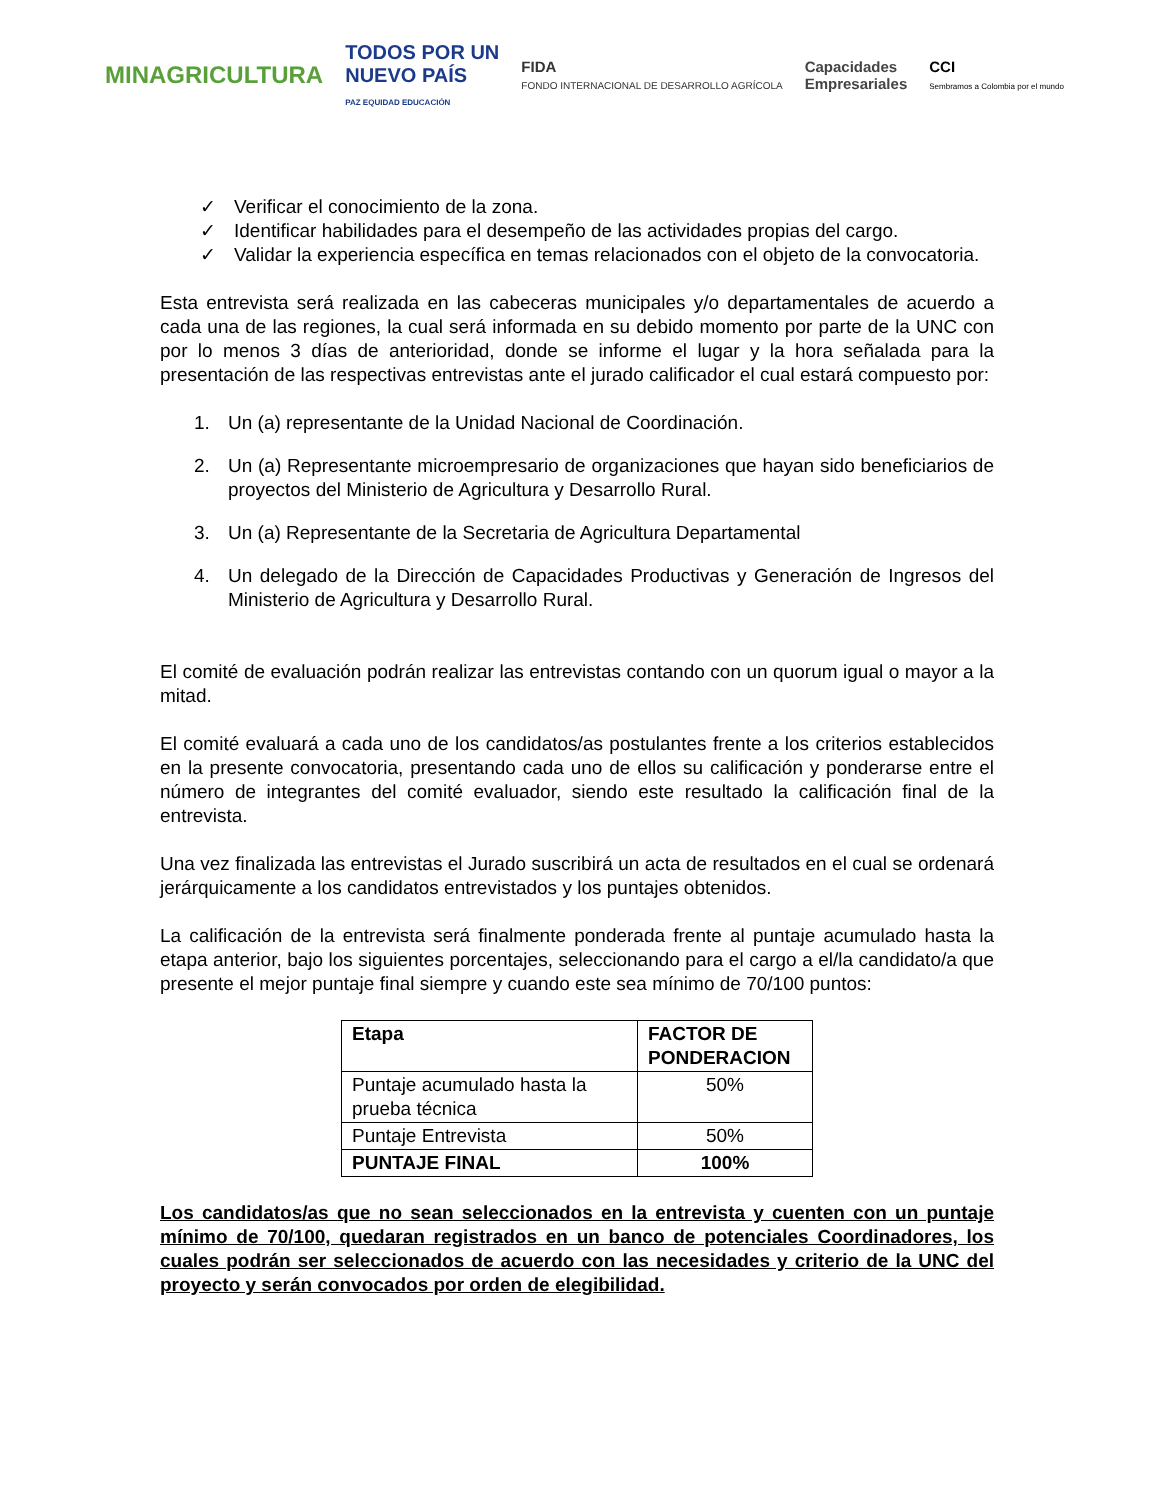MINAGRICULTURA
TODOS POR UN
NUEVO PAÍS
PAZ EQUIDAD EDUCACIÓN
FIDA
FONDO INTERNACIONAL DE DESARROLLO AGRÍCOLA
Capacidades
Empresariales
CCI
Sembramos a Colombia por el mundo
✓ Verificar el conocimiento de la zona.
✓ Identificar habilidades para el desempeño de las actividades propias del cargo.
✓ Validar la experiencia específica en temas relacionados con el objeto de la convocatoria.
Esta entrevista será realizada en las cabeceras municipales y/o departamentales de acuerdo a cada una de las regiones, la cual será informada en su debido momento por parte de la UNC con por lo menos 3 días de anterioridad, donde se informe el lugar y la hora señalada para la presentación de las respectivas entrevistas ante el jurado calificador el cual estará compuesto por:
1. Un (a) representante de la Unidad Nacional de Coordinación.
2. Un (a) Representante microempresario de organizaciones que hayan sido beneficiarios de proyectos del Ministerio de Agricultura y Desarrollo Rural.
3. Un (a) Representante de la Secretaria de Agricultura Departamental
4. Un delegado de la Dirección de Capacidades Productivas y Generación de Ingresos del Ministerio de Agricultura y Desarrollo Rural.
El comité de evaluación podrán realizar las entrevistas contando con un quorum igual o mayor a la mitad.
El comité evaluará a cada uno de los candidatos/as postulantes frente a los criterios establecidos en la presente convocatoria, presentando cada uno de ellos su calificación y ponderarse entre el número de integrantes del comité evaluador, siendo este resultado la calificación final de la entrevista.
Una vez finalizada las entrevistas el Jurado suscribirá un acta de resultados en el cual se ordenará jerárquicamente a los candidatos entrevistados y los puntajes obtenidos.
La calificación de la entrevista será finalmente ponderada frente al puntaje acumulado hasta la etapa anterior, bajo los siguientes porcentajes, seleccionando para el cargo a el/la candidato/a que presente el mejor puntaje final siempre y cuando este sea mínimo de 70/100 puntos:
| Etapa | FACTOR DE PONDERACION |
| --- | --- |
| Puntaje acumulado hasta la prueba técnica | 50% |
| Puntaje Entrevista | 50% |
| PUNTAJE FINAL | 100% |
Los candidatos/as que no sean seleccionados en la entrevista y cuenten con un puntaje mínimo de 70/100, quedaran registrados en un banco de potenciales Coordinadores, los cuales podrán ser seleccionados de acuerdo con las necesidades y criterio de la UNC del proyecto y serán convocados por orden de elegibilidad.